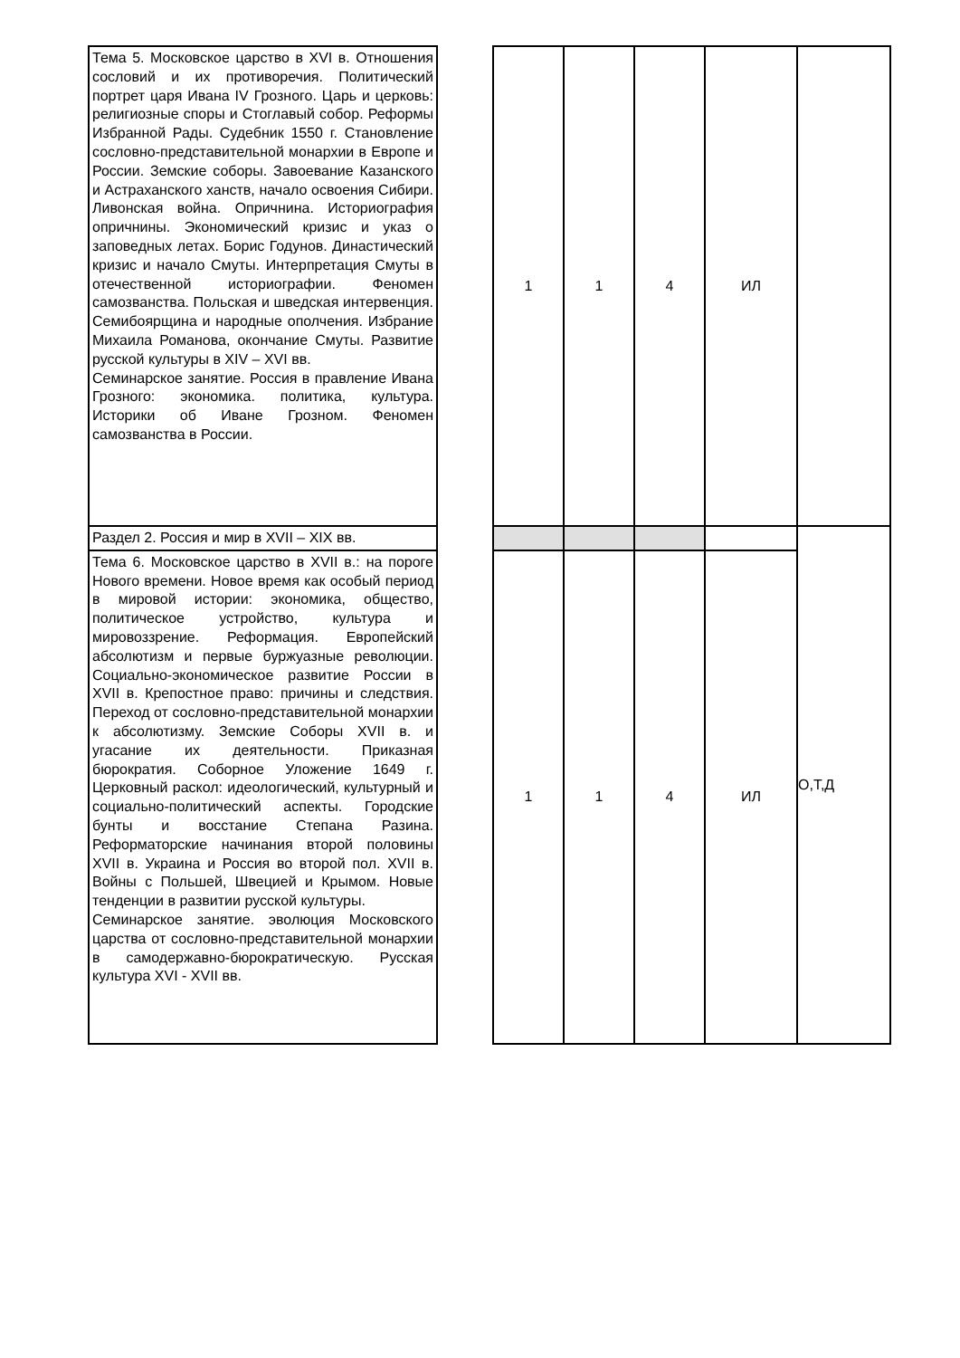| Тема 5. Московское царство в XVI в. Отношения сословий и их противоречия. Политический портрет царя Ивана IV Грозного. Царь и церковь: религиозные споры и Стоглавый собор. Реформы Избранной Рады. Судебник 1550 г. Становление сословно-представительной монархии в Европе и России. Земские соборы. Завоевание Казанского и Астраханского ханств, начало освоения Сибири. Ливонская война. Опричнина. Историография опричнины. Экономический кризис и указ о заповедных летах. Борис Годунов. Династический кризис и начало Смуты. Интерпретация Смуты в отечественной историографии. Феномен самозванства. Польская и шведская интервенция. Семибоярщина и народные ополчения. Избрание Михаила Романова, окончание Смуты. Развитие русской культуры в XIV – XVI вв. Семинарское занятие. Россия в правление Ивана Грозного: экономика. политика, культура. Историки об Иване Грозном. Феномен самозванства в России. | | 1 | 1 | 4 | ИЛ | |
| Раздел 2. Россия и мир в XVII – XIX вв. | | | | | | О,Т,Д |
| Тема 6. Московское царство в XVII в.: на пороге Нового времени. Новое время как особый период в мировой истории: экономика, общество, политическое устройство, культура и мировоззрение. Реформация. Европейский абсолютизм и первые буржуазные революции. Социально-экономическое развитие России в XVII в. Крепостное право: причины и следствия. Переход от сословно-представительной монархии к абсолютизму. Земские Соборы XVII в. и угасание их деятельности. Приказная бюрократия. Соборное Уложение 1649 г. Церковный раскол: идеологический, культурный и социально-политический аспекты. Городские бунты и восстание Степана Разина. Реформаторские начинания второй половины XVII в. Украина и Россия во второй пол. XVII в. Войны с Польшей, Швецией и Крымом. Новые тенденции в развитии русской культуры. Семинарское занятие. эволюция Московского царства от сословно-представительной монархии в самодержавно-бюрократическую. Русская культура XVI - XVII вв. | | 1 | 1 | 4 | ИЛ | |